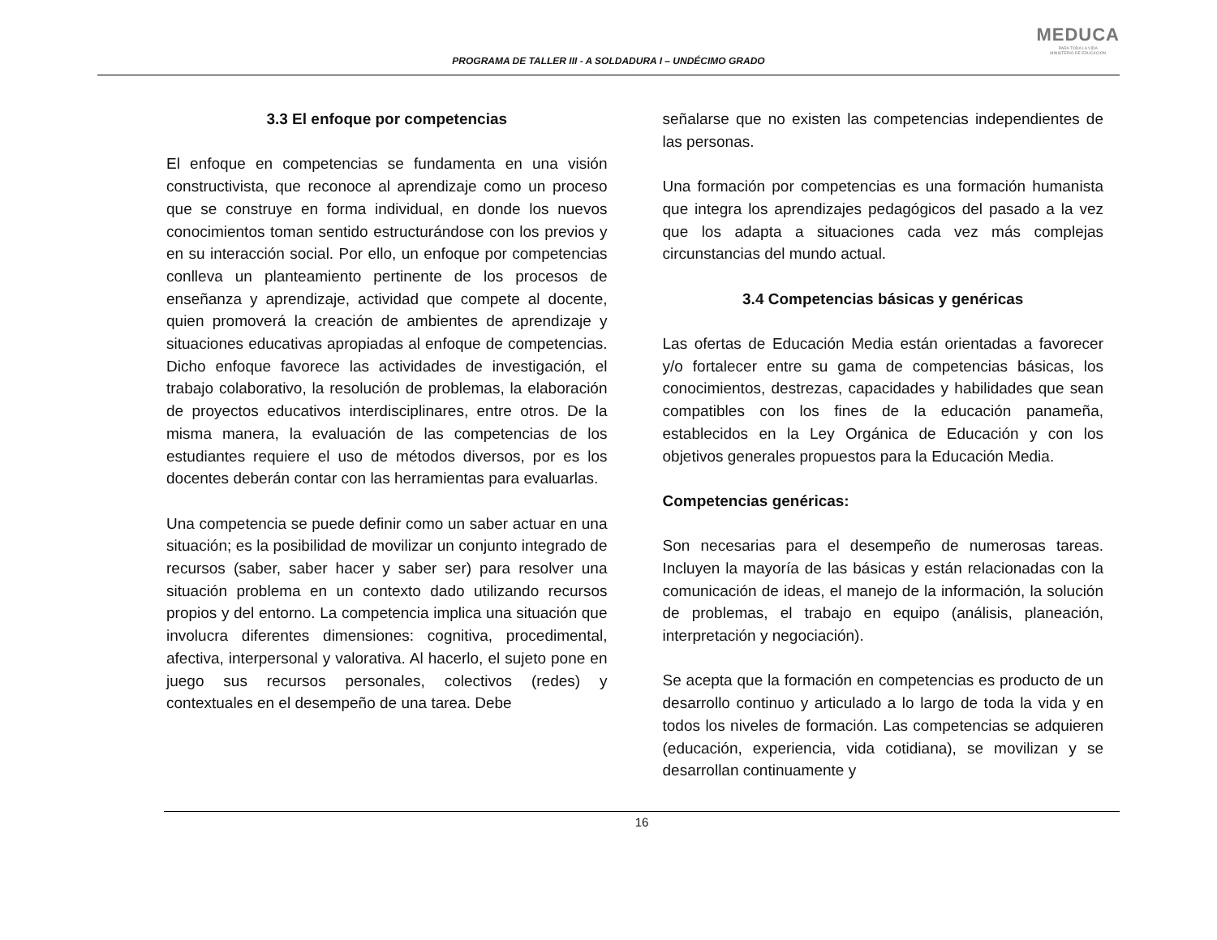PROGRAMA DE TALLER III - A SOLDADURA I – UNDÉCIMO GRADO
MEDUCA
PARA TODA LA VIDA
MINISTERIO DE EDUCACIÓN
3.3 El enfoque por competencias
El enfoque en competencias se fundamenta en una visión constructivista, que reconoce al aprendizaje como un proceso que se construye en forma individual, en donde los nuevos conocimientos toman sentido estructurándose con los previos y en su interacción social. Por ello, un enfoque por competencias conlleva un planteamiento pertinente de los procesos de enseñanza y aprendizaje, actividad que compete al docente, quien promoverá la creación de ambientes de aprendizaje y situaciones educativas apropiadas al enfoque de competencias. Dicho enfoque favorece las actividades de investigación, el trabajo colaborativo, la resolución de problemas, la elaboración de proyectos educativos interdisciplinares, entre otros. De la misma manera, la evaluación de las competencias de los estudiantes requiere el uso de métodos diversos, por es los docentes deberán contar con las herramientas para evaluarlas.
Una competencia se puede definir como un saber actuar en una situación; es la posibilidad de movilizar un conjunto integrado de recursos (saber, saber hacer y saber ser) para resolver una situación problema en un contexto dado utilizando recursos propios y del entorno. La competencia implica una situación que involucra diferentes dimensiones: cognitiva, procedimental, afectiva, interpersonal y valorativa. Al hacerlo, el sujeto pone en juego sus recursos personales, colectivos (redes) y contextuales en el desempeño de una tarea. Debe
señalarse que no existen las competencias independientes de las personas.
Una formación por competencias es una formación humanista que integra los aprendizajes pedagógicos del pasado a la vez que los adapta a situaciones cada vez más complejas circunstancias del mundo actual.
3.4 Competencias básicas y genéricas
Las ofertas de Educación Media están orientadas a favorecer y/o fortalecer entre su gama de competencias básicas, los conocimientos, destrezas, capacidades y habilidades que sean compatibles con los fines de la educación panameña, establecidos en la Ley Orgánica de Educación y con los objetivos generales propuestos para la Educación Media.
Competencias genéricas:
Son necesarias para el desempeño de numerosas tareas. Incluyen la mayoría de las básicas y están relacionadas con la comunicación de ideas, el manejo de la información, la solución de problemas, el trabajo en equipo (análisis, planeación, interpretación y negociación).
Se acepta que la formación en competencias es producto de un desarrollo continuo y articulado a lo largo de toda la vida y en todos los niveles de formación. Las competencias se adquieren (educación, experiencia, vida cotidiana), se movilizan y se desarrollan continuamente y
16